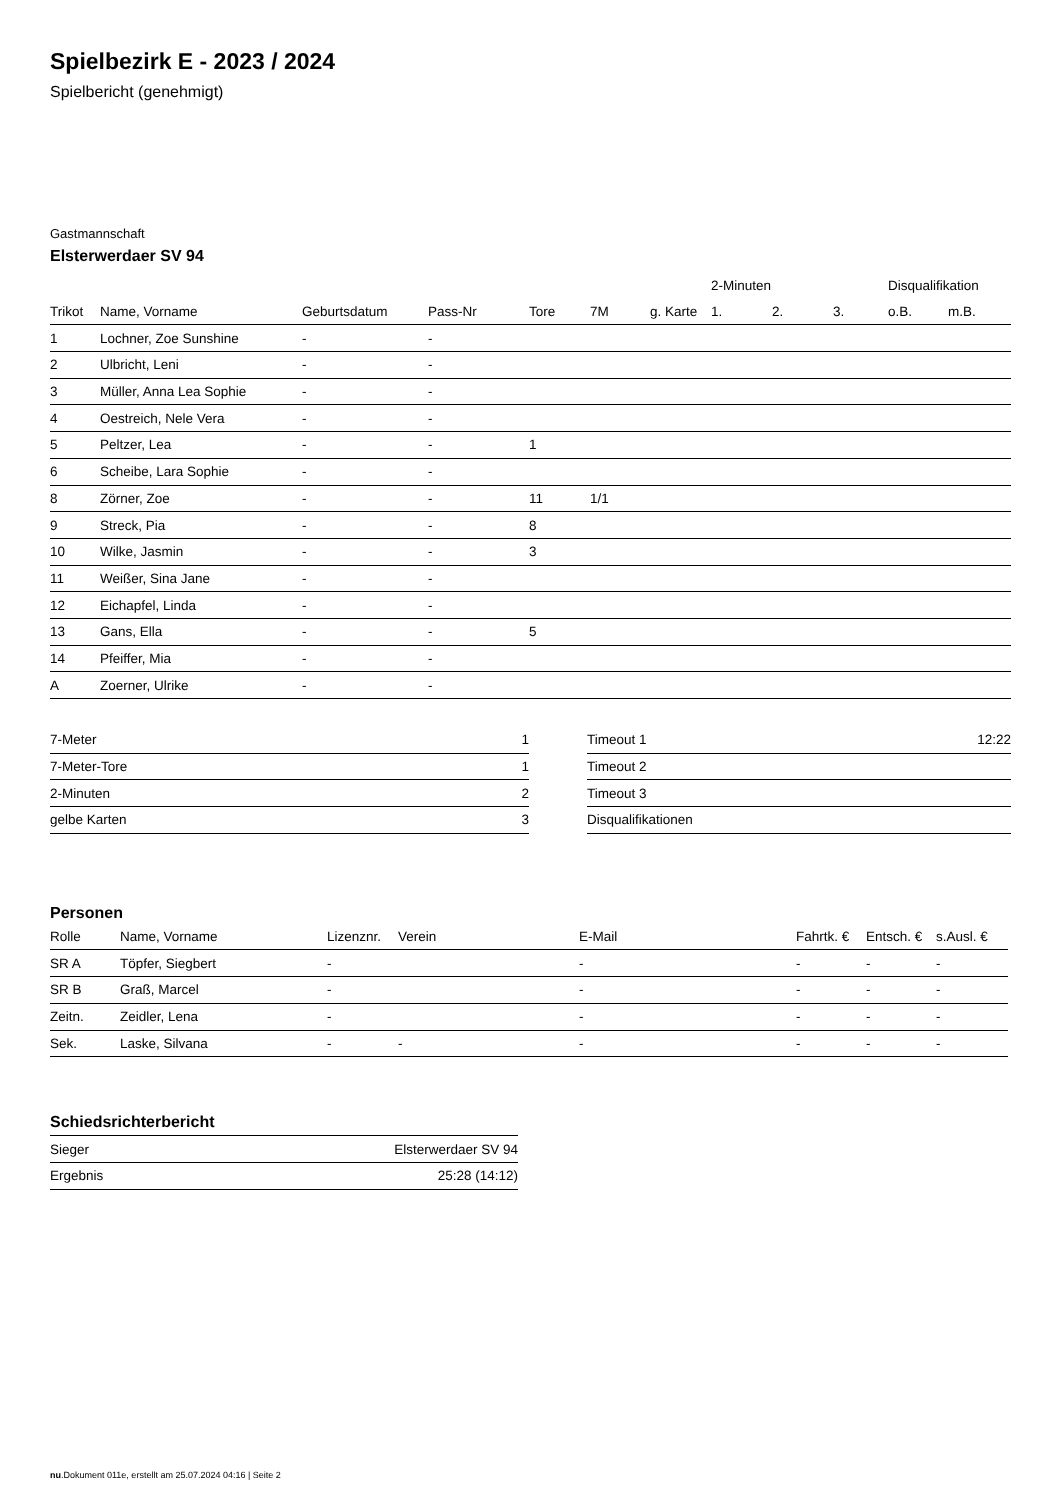Spielbezirk E - 2023 / 2024
Spielbericht (genehmigt)
Gastmannschaft
Elsterwerdaer SV 94
| | | | | | | | 2-Minuten | | | Disqualifikation | |
| --- | --- | --- | --- | --- | --- | --- | --- | --- | --- | --- | --- |
| Trikot | Name, Vorname | Geburtsdatum | Pass-Nr | Tore | 7M | g. Karte | 1. | 2. | 3. | o.B. | m.B. |
| 1 | Lochner, Zoe Sunshine | - | - | | | | | | | | |
| 2 | Ulbricht, Leni | - | - | | | | | | | | |
| 3 | Müller, Anna Lea Sophie | - | - | | | | | | | | |
| 4 | Oestreich, Nele Vera | - | - | | | | | | | | |
| 5 | Peltzer, Lea | - | - | 1 | | | | | | | |
| 6 | Scheibe, Lara Sophie | - | - | | | | | | | | |
| 8 | Zörner, Zoe | - | - | 11 | 1/1 | | | | | | |
| 9 | Streck, Pia | - | - | 8 | | | | | | | |
| 10 | Wilke, Jasmin | - | - | 3 | | | | | | | |
| 11 | Weißer, Sina Jane | - | - | | | | | | | | |
| 12 | Eichapfel, Linda | - | - | | | | | | | | |
| 13 | Gans, Ella | - | - | 5 | | | | | | | |
| 14 | Pfeiffer, Mia | - | - | | | | | | | | |
| A | Zoerner, Ulrike | - | - | | | | | | | | |
| 7-Meter | 1 |
| 7-Meter-Tore | 1 |
| 2-Minuten | 2 |
| gelbe Karten | 3 |
| Timeout 1 | 12:22 |
| Timeout 2 | |
| Timeout 3 | |
| Disqualifikationen | |
Personen
| Rolle | Name, Vorname | Lizenznr. | Verein | E-Mail | Fahrtk. € | Entsch. € | s.Ausl. € |
| --- | --- | --- | --- | --- | --- | --- | --- |
| SR A | Töpfer, Siegbert | - | | - | - | - | - |
| SR B | Graß, Marcel | - | | - | - | - | - |
| Zeitn. | Zeidler, Lena | - | | - | - | - | - |
| Sek. | Laske, Silvana | - | - | - | - | - | - |
Schiedsrichterbericht
| Sieger | Elsterwerdaer SV 94 |
| Ergebnis | 25:28 (14:12) |
nu.Dokument 011e, erstellt am 25.07.2024 04:16 | Seite 2